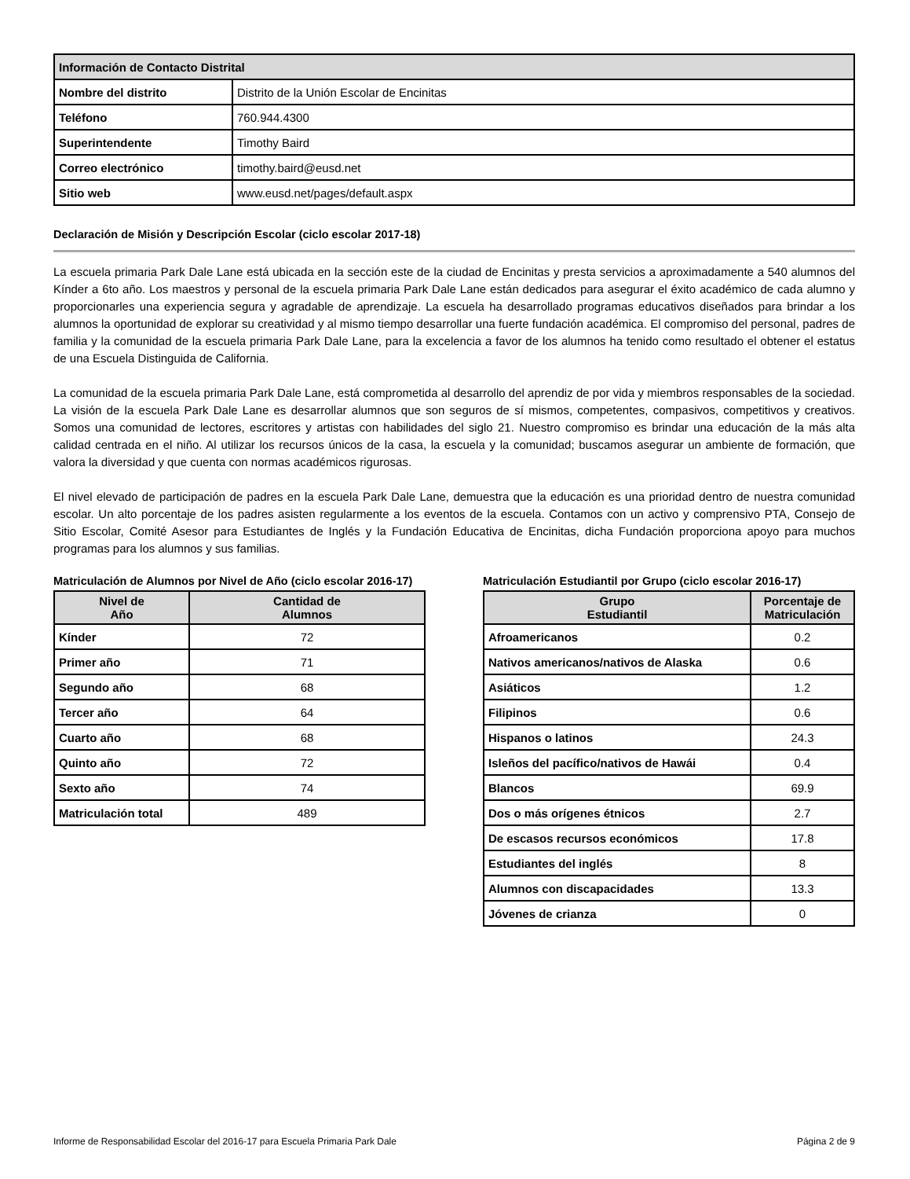| Información de Contacto Distrital | |
| --- | --- |
| Nombre del distrito | Distrito de la Unión Escolar de Encinitas |
| Teléfono | 760.944.4300 |
| Superintendente | Timothy Baird |
| Correo electrónico | timothy.baird@eusd.net |
| Sitio web | www.eusd.net/pages/default.aspx |
Declaración de Misión y Descripción Escolar (ciclo escolar 2017-18)
La escuela primaria Park Dale Lane está ubicada en la sección este de la ciudad de Encinitas y presta servicios a aproximadamente a 540 alumnos del Kínder a 6to año. Los maestros y personal de la escuela primaria Park Dale Lane están dedicados para asegurar el éxito académico de cada alumno y proporcionarles una experiencia segura y agradable de aprendizaje. La escuela ha desarrollado programas educativos diseñados para brindar a los alumnos la oportunidad de explorar su creatividad y al mismo tiempo desarrollar una fuerte fundación académica. El compromiso del personal, padres de familia y la comunidad de la escuela primaria Park Dale Lane, para la excelencia a favor de los alumnos ha tenido como resultado el obtener el estatus de una Escuela Distinguida de California.
La comunidad de la escuela primaria Park Dale Lane, está comprometida al desarrollo del aprendiz de por vida y miembros responsables de la sociedad. La visión de la escuela Park Dale Lane es desarrollar alumnos que son seguros de sí mismos, competentes, compasivos, competitivos y creativos. Somos una comunidad de lectores, escritores y artistas con habilidades del siglo 21. Nuestro compromiso es brindar una educación de la más alta calidad centrada en el niño. Al utilizar los recursos únicos de la casa, la escuela y la comunidad; buscamos asegurar un ambiente de formación, que valora la diversidad y que cuenta con normas académicos rigurosas.
El nivel elevado de participación de padres en la escuela Park Dale Lane, demuestra que la educación es una prioridad dentro de nuestra comunidad escolar. Un alto porcentaje de los padres asisten regularmente a los eventos de la escuela. Contamos con un activo y comprensivo PTA, Consejo de Sitio Escolar, Comité Asesor para Estudiantes de Inglés y la Fundación Educativa de Encinitas, dicha Fundación proporciona apoyo para muchos programas para los alumnos y sus familias.
Matriculación de Alumnos por Nivel de Año (ciclo escolar 2016-17)
| Nivel de Año | Cantidad de Alumnos |
| --- | --- |
| Kínder | 72 |
| Primer año | 71 |
| Segundo año | 68 |
| Tercer año | 64 |
| Cuarto año | 68 |
| Quinto año | 72 |
| Sexto año | 74 |
| Matriculación total | 489 |
Matriculación Estudiantil por Grupo (ciclo escolar 2016-17)
| Grupo Estudiantil | Porcentaje de Matriculación |
| --- | --- |
| Afroamericanos | 0.2 |
| Nativos americanos/nativos de Alaska | 0.6 |
| Asiáticos | 1.2 |
| Filipinos | 0.6 |
| Hispanos o latinos | 24.3 |
| Isleños del pacífico/nativos de Hawái | 0.4 |
| Blancos | 69.9 |
| Dos o más orígenes étnicos | 2.7 |
| De escasos recursos económicos | 17.8 |
| Estudiantes del inglés | 8 |
| Alumnos con discapacidades | 13.3 |
| Jóvenes de crianza | 0 |
Informe de Responsabilidad Escolar del 2016-17 para Escuela Primaria Park Dale Página 2 de 9